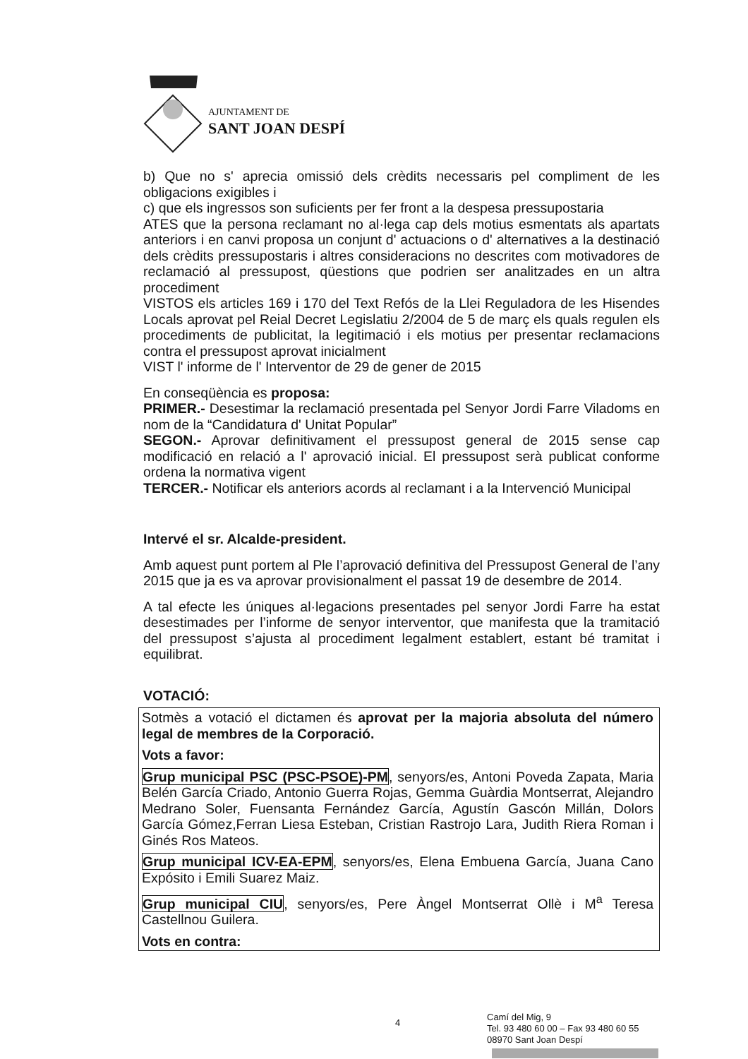AJUNTAMENT DE
SANT JOAN DESPÍ
b) Que no s' aprecia omissió dels crèdits necessaris pel compliment de les obligacions exigibles i
c) que els ingressos son suficients per fer front a la despesa pressupostaria
ATES que la persona reclamant no al·lega cap dels motius esmentats als apartats anteriors i en canvi proposa un conjunt d' actuacions o d' alternatives a la destinació dels crèdits pressupostaris i altres consideracions no descrites com motivadores de reclamació al pressupost, qüestions que podrien ser analitzades en un altra procediment
VISTOS els articles 169 i 170 del Text Refós de la Llei Reguladora de les Hisendes Locals aprovat pel Reial Decret Legislatiu 2/2004 de 5 de març els quals regulen els procediments de publicitat, la legitimació i els motius per presentar reclamacions contra el pressupost aprovat inicialment
VIST l' informe de l' Interventor de 29 de gener de 2015
En conseqüència es proposa:
PRIMER.- Desestimar la reclamació presentada pel Senyor Jordi Farre Viladoms en nom de la “Candidatura d' Unitat Popular”
SEGON.- Aprovar definitivament el pressupost general de 2015 sense cap modificació en relació a l' aprovació inicial. El pressupost serà publicat conforme ordena la normativa vigent
TERCER.- Notificar els anteriors acords al reclamant i a la Intervenció Municipal
Intervé el sr. Alcalde-president.
Amb aquest punt portem al Ple l’aprovació definitiva del Pressupost General de l’any 2015 que ja es va aprovar provisionalment el passat 19 de desembre de 2014.
A tal efecte les úniques al·legacions presentades pel senyor Jordi Farre ha estat desestimades per l’informe de senyor interventor, que manifesta que la tramitació del pressupost s’ajusta al procediment legalment establert, estant bé tramitat i equilibrat.
VOTACIÓ:
Sotmès a votació el dictamen és aprovat per la majoria absoluta del número legal de membres de la Corporació.
Vots a favor:
Grup municipal PSC (PSC-PSOE)-PM, senyors/es, Antoni Poveda Zapata, Maria Belén García Criado, Antonio Guerra Rojas, Gemma Guàrdia Montserrat, Alejandro Medrano Soler, Fuensanta Fernández García, Agustín Gascón Millán, Dolors García Gómez,Ferran Liesa Esteban, Cristian Rastrojo Lara, Judith Riera Roman i Ginés Ros Mateos.
Grup municipal ICV-EA-EPM, senyors/es, Elena Embuena García, Juana Cano Expósito i Emili Suarez Maiz.
Grup municipal CIU, senyors/es, Pere Àngel Montserrat Ollè i M<sup>a</sup> Teresa Castellnou Guilera.
Vots en contra:
4
Camí del Mig, 9
Tel. 93 480 60 00 – Fax 93 480 60 55
08970 Sant Joan Despí